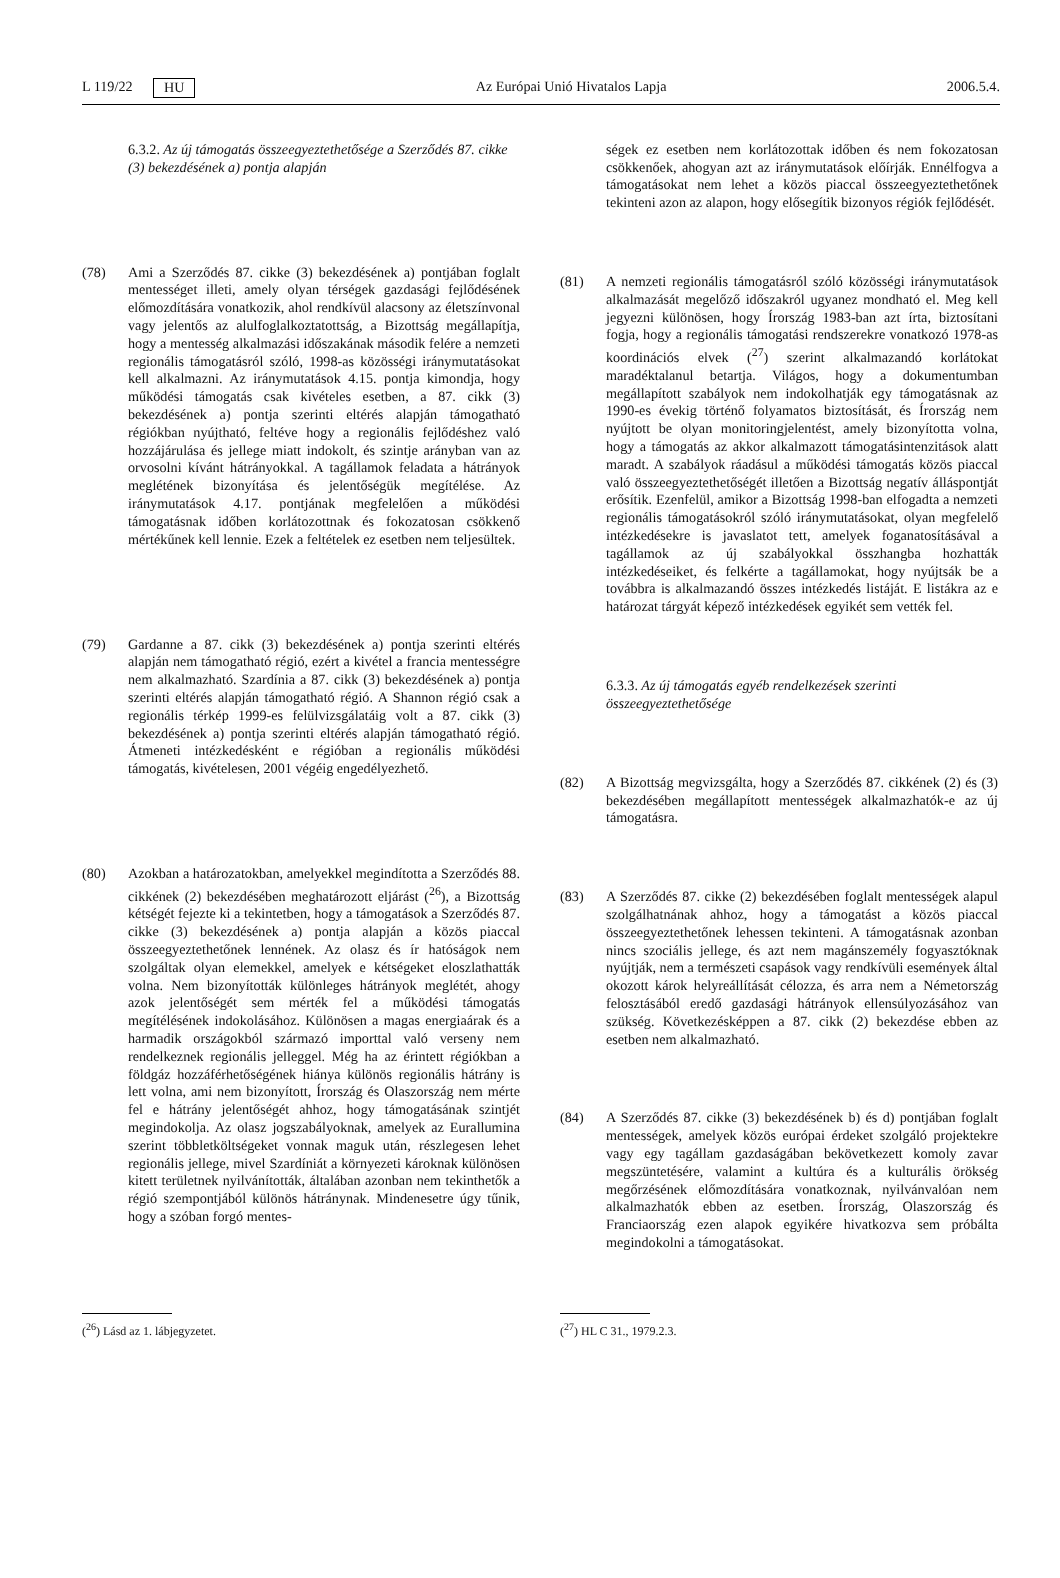L 119/22 HU Az Európai Unió Hivatalos Lapja 2006.5.4.
6.3.2. Az új támogatás összeegyeztethetősége a Szerződés 87. cikke (3) bekezdésének a) pontja alapján
(78) Ami a Szerződés 87. cikke (3) bekezdésének a) pontjában foglalt mentességet illeti, amely olyan térségek gazdasági fejlődésének előmozdítására vonatkozik, ahol rendkívül alacsony az életszínvonal vagy jelentős az alulfoglalkoztatottság, a Bizottság megállapítja, hogy a mentesség alkalmazási időszakának második felére a nemzeti regionális támogatásról szóló, 1998-as közösségi iránymutatásokat kell alkalmazni. Az iránymutatások 4.15. pontja kimondja, hogy működési támogatás csak kivételes esetben, a 87. cikk (3) bekezdésének a) pontja szerinti eltérés alapján támogatható régiókban nyújtható, feltéve hogy a regionális fejlődéshez való hozzájárulása és jellege miatt indokolt, és szintje arányban van az orvosolni kívánt hátrányokkal. A tagállamok feladata a hátrányok meglétének bizonyítása és jelentőségük megítélése. Az iránymutatások 4.17. pontjának megfelelően a működési támogatásnak időben korlátozottnak és fokozatosan csökkenő mértékűnek kell lennie. Ezek a feltételek ez esetben nem teljesültek.
(79) Gardanne a 87. cikk (3) bekezdésének a) pontja szerinti eltérés alapján nem támogatható régió, ezért a kivétel a francia mentességre nem alkalmazható. Szardínia a 87. cikk (3) bekezdésének a) pontja szerinti eltérés alapján támogatható régió. A Shannon régió csak a regionális térkép 1999-es felülvizsgálatáig volt a 87. cikk (3) bekezdésének a) pontja szerinti eltérés alapján támogatható régió. Átmeneti intézkedésként e régióban a regionális működési támogatás, kivételesen, 2001 végéig engedélyezhető.
(80) Azokban a határozatokban, amelyekkel megindította a Szerződés 88. cikkének (2) bekezdésében meghatározott eljárást (<sup>26</sup>), a Bizottság kétségét fejezte ki a tekintetben, hogy a támogatások a Szerződés 87. cikke (3) bekezdésének a) pontja alapján a közös piaccal összeegyeztethetőnek lennének. Az olasz és ír hatóságok nem szolgáltak olyan elemekkel, amelyek e kétségeket eloszlathatták volna. Nem bizonyították különleges hátrányok meglétét, ahogy azok jelentőségét sem mérték fel a működési támogatás megítélésének indokolásához. Különösen a magas energiaárak és a harmadik országokból származó importtal való verseny nem rendelkeznek regionális jelleggel. Még ha az érintett régiókban a földgáz hozzáférhetőségének hiánya különös regionális hátrány is lett volna, ami nem bizonyított, Írország és Olaszország nem mérte fel e hátrány jelentőségét ahhoz, hogy támogatásának szintjét megindokolja. Az olasz jogszabályoknak, amelyek az Eurallumina szerint többletköltségeket vonnak maguk után, részlegesen lehet regionális jellege, mivel Szardíniát a környezeti károknak különösen kitett területnek nyilvánították, általában azonban nem tekinthetők a régió szempontjából különös hátránynak. Mindenesetre úgy tűnik, hogy a szóban forgó mentes-
(<sup>26</sup>) Lásd az 1. lábjegyzetet.
ségek ez esetben nem korlátozottak időben és nem fokozatosan csökkenőek, ahogyan azt az iránymutatások előírják. Ennélfogva a támogatásokat nem lehet a közös piaccal összeegyeztethetőnek tekinteni azon az alapon, hogy elősegítik bizonyos régiók fejlődését.
(81) A nemzeti regionális támogatásról szóló közösségi iránymutatások alkalmazását megelőző időszakról ugyanez mondható el. Meg kell jegyezni különösen, hogy Írország 1983-ban azt írta, biztosítani fogja, hogy a regionális támogatási rendszerekre vonatkozó 1978-as koordinációs elvek (<sup>27</sup>) szerint alkalmazandó korlátokat maradéktalanul betartja. Világos, hogy a dokumentumban megállapított szabályok nem indokolhatják egy támogatásnak az 1990-es évekig történő folyamatos biztosítását, és Írország nem nyújtott be olyan monitoringjelentést, amely bizonyította volna, hogy a támogatás az akkor alkalmazott támogatásintenzitások alatt maradt. A szabályok ráadásul a működési támogatás közös piaccal való összeegyeztethetőségét illetően a Bizottság negatív álláspontját erősítik. Ezenfelül, amikor a Bizottság 1998-ban elfogadta a nemzeti regionális támogatásokról szóló iránymutatásokat, olyan megfelelő intézkedésekre is javaslatot tett, amelyek foganatosításával a tagállamok az új szabályokkal összhangba hozhatták intézkedéseiket, és felkérte a tagállamokat, hogy nyújtsák be a továbbra is alkalmazandó összes intézkedés listáját. E listákra az e határozat tárgyát képező intézkedések egyikét sem vették fel.
6.3.3. Az új támogatás egyéb rendelkezések szerinti összeegyeztethetősége
(82) A Bizottság megvizsgálta, hogy a Szerződés 87. cikkének (2) és (3) bekezdésében megállapított mentességek alkalmazhatók-e az új támogatásra.
(83) A Szerződés 87. cikke (2) bekezdésében foglalt mentességek alapul szolgálhatnának ahhoz, hogy a támogatást a közös piaccal összeegyeztethetőnek lehessen tekinteni. A támogatásnak azonban nincs szociális jellege, és azt nem magánszemély fogyasztóknak nyújtják, nem a természeti csapások vagy rendkívüli események által okozott károk helyreállítását célozza, és arra nem a Németország felosztásából eredő gazdasági hátrányok ellensúlyozásához van szükség. Következésképpen a 87. cikk (2) bekezdése ebben az esetben nem alkalmazható.
(84) A Szerződés 87. cikke (3) bekezdésének b) és d) pontjában foglalt mentességek, amelyek közös európai érdeket szolgáló projektekre vagy egy tagállam gazdaságában bekövetkezett komoly zavar megszüntetésére, valamint a kultúra és a kulturális örökség megőrzésének előmozdítására vonatkoznak, nyilvánvalóan nem alkalmazhatók ebben az esetben. Írország, Olaszország és Franciaország ezen alapok egyikére hivatkozva sem próbálta megindokolni a támogatásokat.
(<sup>27</sup>) HL C 31., 1979.2.3.